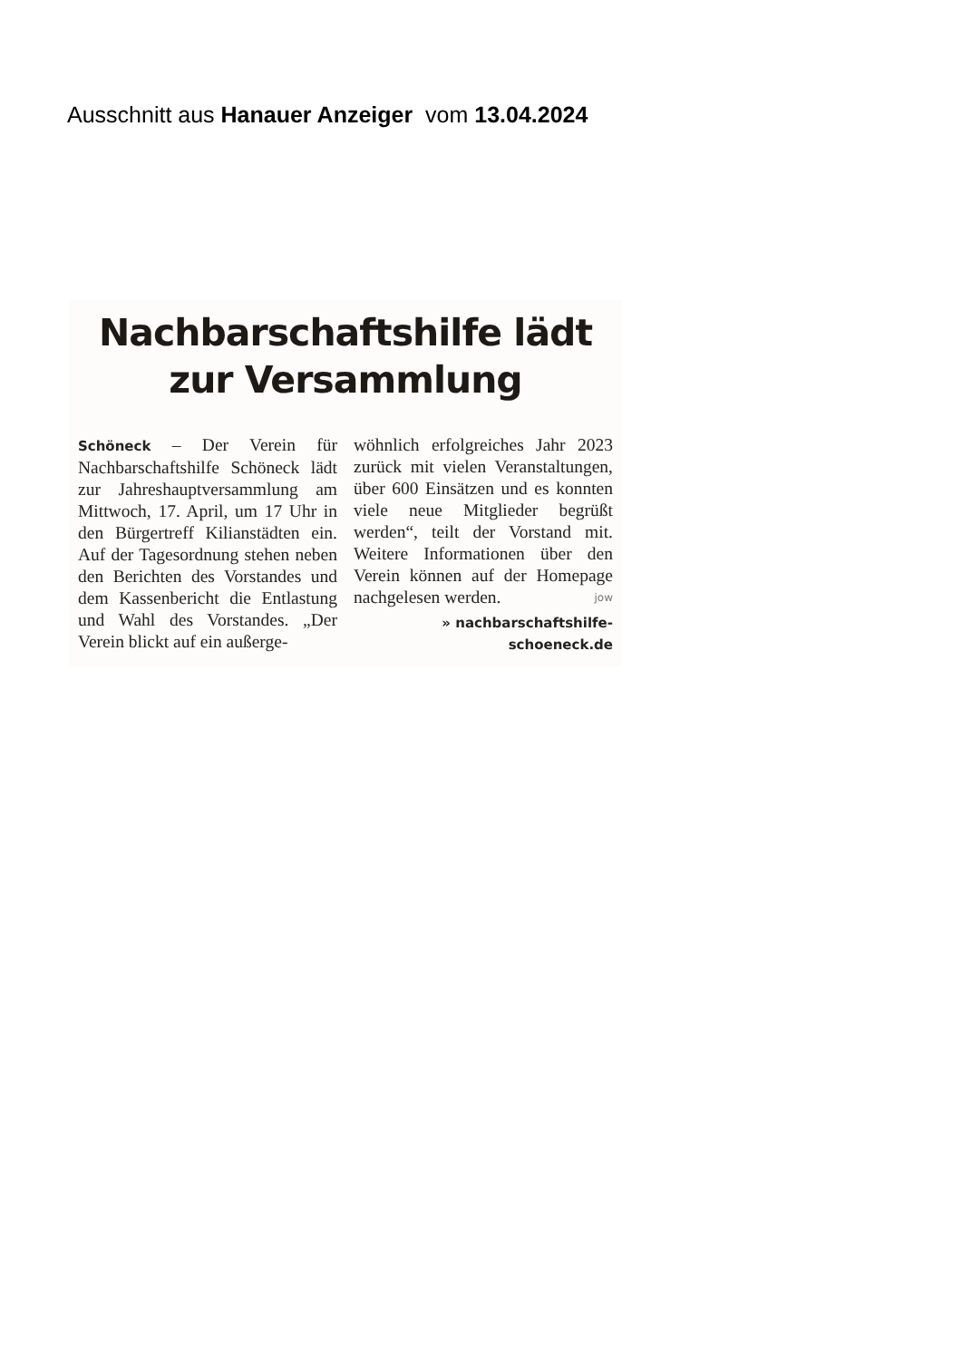Ausschnitt aus Hanauer Anzeiger vom 13.04.2024
Nachbarschaftshilfe lädt
zur Versammlung
Schöneck – Der Verein für Nachbarschaftshilfe Schöneck lädt zur Jahreshauptversammlung am Mittwoch, 17. April, um 17 Uhr in den Bürgertreff Kilianstädten ein. Auf der Tagesordnung stehen neben den Berichten des Vorstandes und dem Kassenbericht die Entlastung und Wahl des Vorstandes. „Der Verein blickt auf ein außerge-
wöhnlich erfolgreiches Jahr 2023 zurück mit vielen Veranstaltungen, über 600 Einsätzen und es konnten viele neue Mitglieder begrüßt werden“, teilt der Vorstand mit. Weitere Informationen über den Verein können auf der Homepage nachgelesen werden. jow
» nachbarschaftshilfe-
schoeneck.de